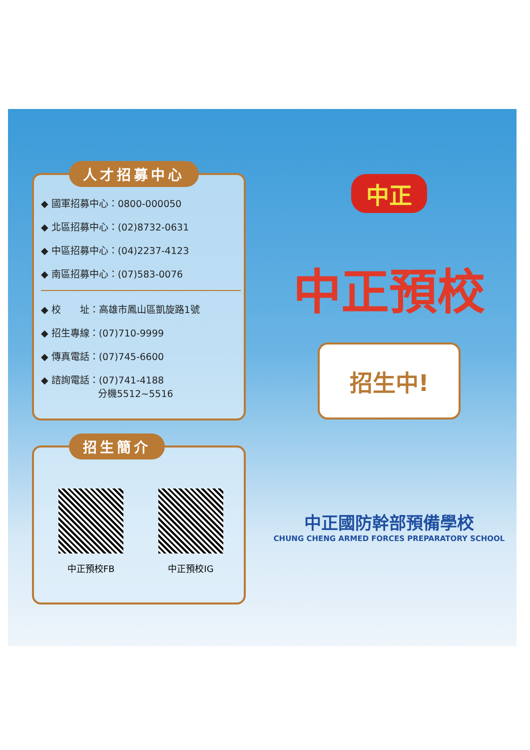人才招募中心
◆ 國軍招募中心：0800-000050
◆ 北區招募中心：(02)8732-0631
◆ 中區招募中心：(04)2237-4123
◆ 南區招募中心：(07)583-0076
◆ 校　　址：高雄市鳳山區凱旋路1號
◆ 招生專線：(07)710-9999
◆ 傳真電話：(07)745-6600
◆ 諮詢電話：(07)741-4188
　　　　　　分機5512~5516
招生簡介
中正預校FB 中正預校IG
中正
中正預校
招生中!
中正國防幹部預備學校
CHUNG CHENG ARMED FORCES PREPARATORY SCHOOL